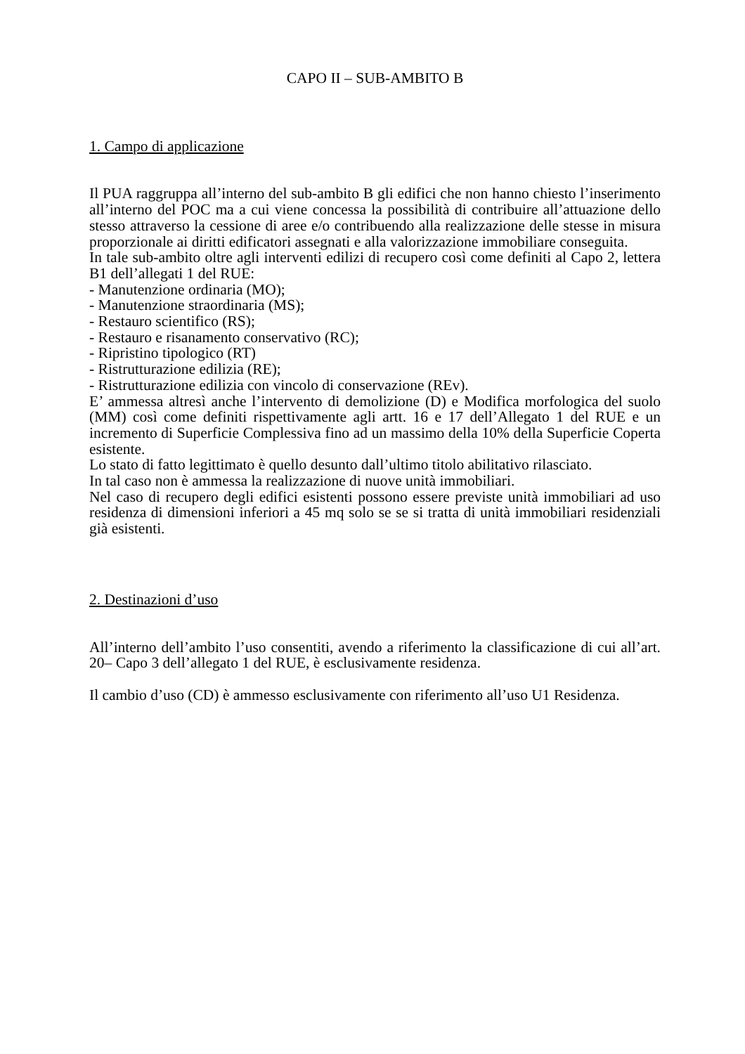CAPO II – SUB-AMBITO B
1. Campo di applicazione
Il PUA raggruppa all’interno del sub-ambito B gli edifici che non hanno chiesto l’inserimento all’interno del POC ma a cui viene concessa la possibilità di contribuire all’attuazione dello stesso attraverso la cessione di aree e/o contribuendo alla realizzazione delle stesse in misura proporzionale ai diritti edificatori assegnati e alla valorizzazione immobiliare conseguita.
In tale sub-ambito oltre agli interventi edilizi di recupero così come definiti al Capo 2, lettera B1 dell’allegati 1 del RUE:
- Manutenzione ordinaria (MO);
- Manutenzione straordinaria (MS);
- Restauro scientifico (RS);
- Restauro e risanamento conservativo (RC);
- Ripristino tipologico (RT)
- Ristrutturazione edilizia (RE);
- Ristrutturazione edilizia con vincolo di conservazione (REv).
E’ ammessa altresì anche l’intervento di demolizione (D) e Modifica morfologica del suolo (MM) così come definiti rispettivamente agli artt. 16 e 17 dell’Allegato 1 del RUE e un incremento di Superficie Complessiva fino ad un massimo della 10% della Superficie Coperta esistente.
Lo stato di fatto legittimato è quello desunto dall’ultimo titolo abilitativo rilasciato.
In tal caso non è ammessa la realizzazione di nuove unità immobiliari.
Nel caso di recupero degli edifici esistenti possono essere previste unità immobiliari ad uso residenza di dimensioni inferiori a 45 mq solo se se si tratta di unità immobiliari residenziali già esistenti.
2. Destinazioni d’uso
All’interno dell’ambito l’uso consentiti, avendo a riferimento la classificazione di cui all’art. 20– Capo 3 dell’allegato 1 del RUE, è esclusivamente residenza.
Il cambio d’uso (CD) è ammesso esclusivamente con riferimento all’uso U1 Residenza.